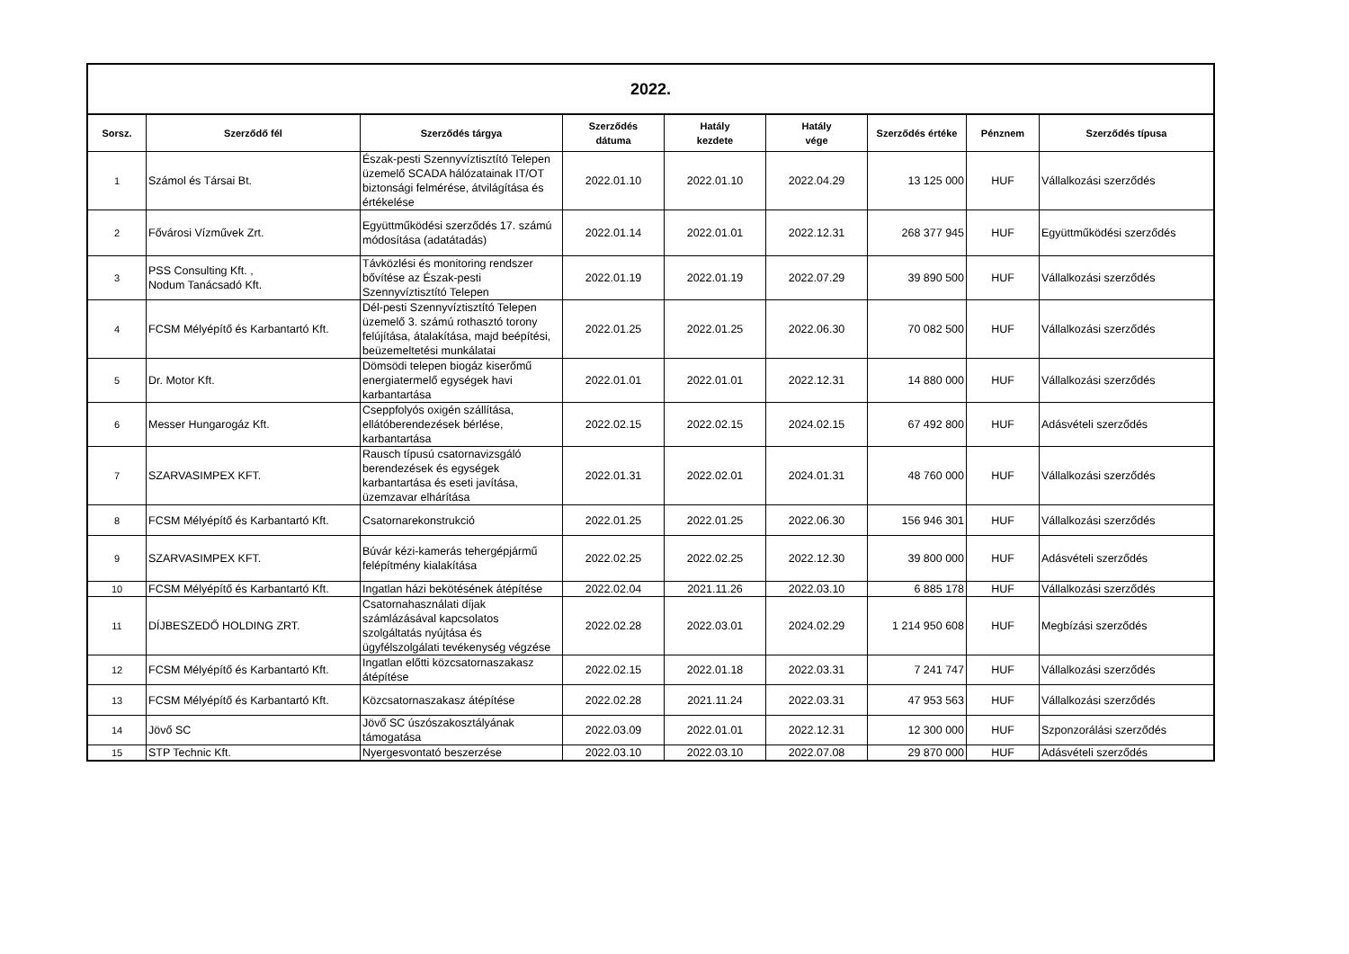| 2022. | | | | | | | | |
| --- | --- | --- | --- | --- | --- | --- | --- | --- |
| Sorsz. | Szerződő fél | Szerződés tárgya | Szerződés dátuma | Hatály kezdete | Hatály vége | Szerződés értéke | Pénznem | Szerződés típusa |
| 1 | Számol és Társai Bt. | Észak-pesti Szennyvíztisztító Telepen üzemelő SCADA hálózatainak IT/OT biztonsági felmérése, átvilágítása és értékelése | 2022.01.10 | 2022.01.10 | 2022.04.29 | 13 125 000 | HUF | Vállalkozási szerződés |
| 2 | Fővárosi Vízművek Zrt. | Együttműködési szerződés 17. számú módosítása (adatátadás) | 2022.01.14 | 2022.01.01 | 2022.12.31 | 268 377 945 | HUF | Együttműködési szerződés |
| 3 | PSS Consulting Kft. , Nodum Tanácsadó Kft. | Távközlési és monitoring rendszer bővítése az Észak-pesti Szennyvíztisztító Telepen | 2022.01.19 | 2022.01.19 | 2022.07.29 | 39 890 500 | HUF | Vállalkozási szerződés |
| 4 | FCSM Mélyépítő és Karbantartó Kft. | Dél-pesti Szennyvíztisztító Telepen üzemelő 3. számú rothasztó torony felújítása, átalakítása, majd beépítési, beüzemeltetési munkálatai | 2022.01.25 | 2022.01.25 | 2022.06.30 | 70 082 500 | HUF | Vállalkozási szerződés |
| 5 | Dr. Motor Kft. | Dömsödi telepen biogáz kiserőmű energiatermelő egységek havi karbantartása | 2022.01.01 | 2022.01.01 | 2022.12.31 | 14 880 000 | HUF | Vállalkozási szerződés |
| 6 | Messer Hungarogáz Kft. | Cseppfolyós oxigén szállítása, ellátóberendezések bérlése, karbantartása | 2022.02.15 | 2022.02.15 | 2024.02.15 | 67 492 800 | HUF | Adásvételi szerződés |
| 7 | SZARVASIMPEX KFT. | Rausch típusú csatornavizsgáló berendezések és egységek karbantartása és eseti javítása, üzemzavar elhárítása | 2022.01.31 | 2022.02.01 | 2024.01.31 | 48 760 000 | HUF | Vállalkozási szerződés |
| 8 | FCSM Mélyépítő és Karbantartó Kft. | Csatornarekonstrukció | 2022.01.25 | 2022.01.25 | 2022.06.30 | 156 946 301 | HUF | Vállalkozási szerződés |
| 9 | SZARVASIMPEX KFT. | Búvár kézi-kamerás tehergépjármű felépítmény kialakítása | 2022.02.25 | 2022.02.25 | 2022.12.30 | 39 800 000 | HUF | Adásvételi szerződés |
| 10 | FCSM Mélyépítő és Karbantartó Kft. | Ingatlan házi bekötésének átépítése | 2022.02.04 | 2021.11.26 | 2022.03.10 | 6 885 178 | HUF | Vállalkozási szerződés |
| 11 | DÍJBESZEDŐ HOLDING ZRT. | Csatornahasználati díjak számlázásával kapcsolatos szolgáltatás nyújtása és ügyfélszolgálati tevékenység végzése | 2022.02.28 | 2022.03.01 | 2024.02.29 | 1 214 950 608 | HUF | Megbízási szerződés |
| 12 | FCSM Mélyépítő és Karbantartó Kft. | Ingatlan előtti közcsatornaszakasz átépítése | 2022.02.15 | 2022.01.18 | 2022.03.31 | 7 241 747 | HUF | Vállalkozási szerződés |
| 13 | FCSM Mélyépítő és Karbantartó Kft. | Közcsatornaszakasz átépítése | 2022.02.28 | 2021.11.24 | 2022.03.31 | 47 953 563 | HUF | Vállalkozási szerződés |
| 14 | Jövő SC | Jövő SC úszószakosztályának támogatása | 2022.03.09 | 2022.01.01 | 2022.12.31 | 12 300 000 | HUF | Szponzorálási szerződés |
| 15 | STP Technic Kft. | Nyergesvontató beszerzése | 2022.03.10 | 2022.03.10 | 2022.07.08 | 29 870 000 | HUF | Adásvételi szerződés |